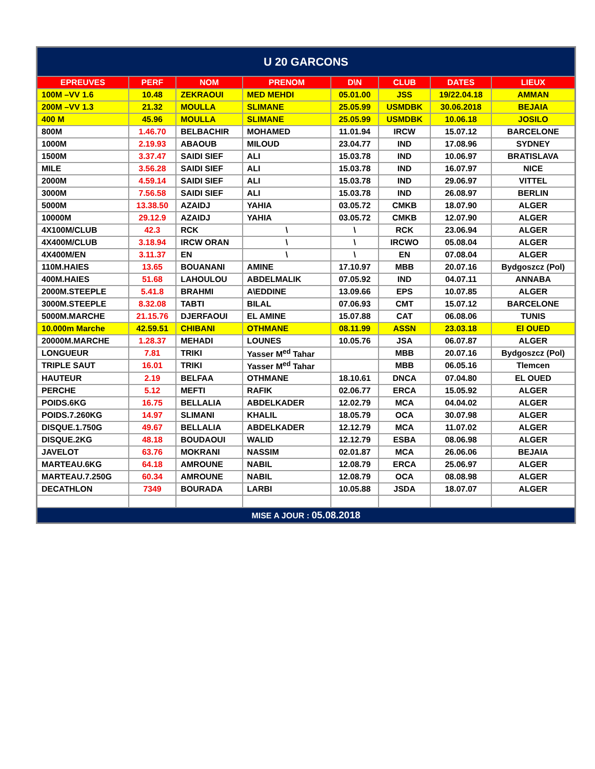| U 20 GARCONS | | | | | | | |
| --- | --- | --- | --- | --- | --- | --- | --- |
| EPREUVES | PERF | NOM | PRENOM | D\N | CLUB | DATES | LIEUX |
| 100M –VV 1.6 | 10.48 | ZEKRAOUI | MED MEHDI | 05.01.00 | JSS | 19/22.04.18 | AMMAN |
| 200M –VV 1.3 | 21.32 | MOULLA | SLIMANE | 25.05.99 | USMDBK | 30.06.2018 | BEJAIA |
| 400 M | 45.96 | MOULLA | SLIMANE | 25.05.99 | USMDBK | 10.06.18 | JOSILO |
| 800M | 1.46.70 | BELBACHIR | MOHAMED | 11.01.94 | IRCW | 15.07.12 | BARCELONE |
| 1000M | 2.19.93 | ABAOUB | MILOUD | 23.04.77 | IND | 17.08.96 | SYDNEY |
| 1500M | 3.37.47 | SAIDI SIEF | ALI | 15.03.78 | IND | 10.06.97 | BRATISLAVA |
| MILE | 3.56.28 | SAIDI SIEF | ALI | 15.03.78 | IND | 16.07.97 | NICE |
| 2000M | 4.59.14 | SAIDI SIEF | ALI | 15.03.78 | IND | 29.06.97 | VITTEL |
| 3000M | 7.56.58 | SAIDI SIEF | ALI | 15.03.78 | IND | 26.08.97 | BERLIN |
| 5000M | 13.38.50 | AZAIDJ | YAHIA | 03.05.72 | CMKB | 18.07.90 | ALGER |
| 10000M | 29.12.9 | AZAIDJ | YAHIA | 03.05.72 | CMKB | 12.07.90 | ALGER |
| 4X100M/CLUB | 42.3 | RCK | \ | \ | RCK | 23.06.94 | ALGER |
| 4X400M/CLUB | 3.18.94 | IRCW ORAN | \ | \ | IRCWO | 05.08.04 | ALGER |
| 4X400M/EN | 3.11.37 | EN | \ | \ | EN | 07.08.04 | ALGER |
| 110M.HAIES | 13.65 | BOUANANI | AMINE | 17.10.97 | MBB | 20.07.16 | Bydgoszcz (Pol) |
| 400M.HAIES | 51.68 | LAHOULOU | ABDELMALIK | 07.05.92 | IND | 04.07.11 | ANNABA |
| 2000M.STEEPLE | 5.41.8 | BRAHMI | A\EDDINE | 13.09.66 | EPS | 10.07.85 | ALGER |
| 3000M.STEEPLE | 8.32.08 | TABTI | BILAL | 07.06.93 | CMT | 15.07.12 | BARCELONE |
| 5000M.MARCHE | 21.15.76 | DJERFAOUI | EL AMINE | 15.07.88 | CAT | 06.08.06 | TUNIS |
| 10.000m Marche | 42.59.51 | CHIBANI | OTHMANE | 08.11.99 | ASSN | 23.03.18 | El OUED |
| 20000M.MARCHE | 1.28.37 | MEHADI | LOUNES | 10.05.76 | JSA | 06.07.87 | ALGER |
| LONGUEUR | 7.81 | TRIKI | Yasser M<sup>ed</sup> Tahar | | MBB | 20.07.16 | Bydgoszcz (Pol) |
| TRIPLE SAUT | 16.01 | TRIKI | Yasser M<sup>ed</sup> Tahar | | MBB | 06.05.16 | Tlemcen |
| HAUTEUR | 2.19 | BELFAA | OTHMANE | 18.10.61 | DNCA | 07.04.80 | EL OUED |
| PERCHE | 5.12 | MEFTI | RAFIK | 02.06.77 | ERCA | 15.05.92 | ALGER |
| POIDS.6KG | 16.75 | BELLALIA | ABDELKADER | 12.02.79 | MCA | 04.04.02 | ALGER |
| POIDS.7.260KG | 14.97 | SLIMANI | KHALIL | 18.05.79 | OCA | 30.07.98 | ALGER |
| DISQUE.1.750G | 49.67 | BELLALIA | ABDELKADER | 12.12.79 | MCA | 11.07.02 | ALGER |
| DISQUE.2KG | 48.18 | BOUDAOUI | WALID | 12.12.79 | ESBA | 08.06.98 | ALGER |
| JAVELOT | 63.76 | MOKRANI | NASSIM | 02.01.87 | MCA | 26.06.06 | BEJAIA |
| MARTEAU.6KG | 64.18 | AMROUNE | NABIL | 12.08.79 | ERCA | 25.06.97 | ALGER |
| MARTEAU.7.250G | 60.34 | AMROUNE | NABIL | 12.08.79 | OCA | 08.08.98 | ALGER |
| DECATHLON | 7349 | BOURADA | LARBI | 10.05.88 | JSDA | 18.07.07 | ALGER |
| MISE A JOUR : 05.08.2018 | | | | | | | |